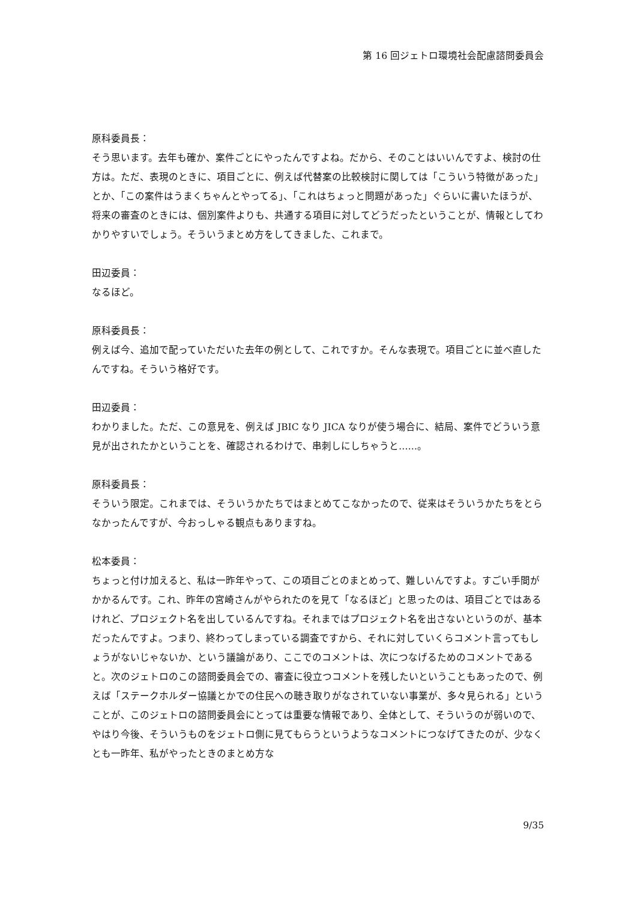第 16 回ジェトロ環境社会配慮諮問委員会
原科委員長：
そう思います。去年も確か、案件ごとにやったんですよね。だから、そのことはいいんですよ、検討の仕方は。ただ、表現のときに、項目ごとに、例えば代替案の比較検討に関しては「こういう特徴があった」とか、「この案件はうまくちゃんとやってる」、「これはちょっと問題があった」ぐらいに書いたほうが、将来の審査のときには、個別案件よりも、共通する項目に対してどうだったということが、情報としてわかりやすいでしょう。そういうまとめ方をしてきました、これまで。
田辺委員：
なるほど。
原科委員長：
例えば今、追加で配っていただいた去年の例として、これですか。そんな表現で。項目ごとに並べ直したんですね。そういう格好です。
田辺委員：
わかりました。ただ、この意見を、例えば JBIC なり JICA なりが使う場合に、結局、案件でどういう意見が出されたかということを、確認されるわけで、串刺しにしちゃうと……。
原科委員長：
そういう限定。これまでは、そういうかたちではまとめてこなかったので、従来はそういうかたちをとらなかったんですが、今おっしゃる観点もありますね。
松本委員：
ちょっと付け加えると、私は一昨年やって、この項目ごとのまとめって、難しいんですよ。すごい手間がかかるんです。これ、昨年の宮崎さんがやられたのを見て「なるほど」と思ったのは、項目ごとではあるけれど、プロジェクト名を出しているんですね。それまではプロジェクト名を出さないというのが、基本だったんですよ。つまり、終わってしまっている調査ですから、それに対していくらコメント言ってもしょうがないじゃないか、という議論があり、ここでのコメントは、次につなげるためのコメントであると。次のジェトロのこの諮問委員会での、審査に役立つコメントを残したいということもあったので、例えば「ステークホルダー協議とかでの住民への聴き取りがなされていない事業が、多々見られる」ということが、このジェトロの諮問委員会にとっては重要な情報であり、全体として、そういうのが弱いので、やはり今後、そういうものをジェトロ側に見てもらうというようなコメントにつなげてきたのが、少なくとも一昨年、私がやったときのまとめ方な
9/35